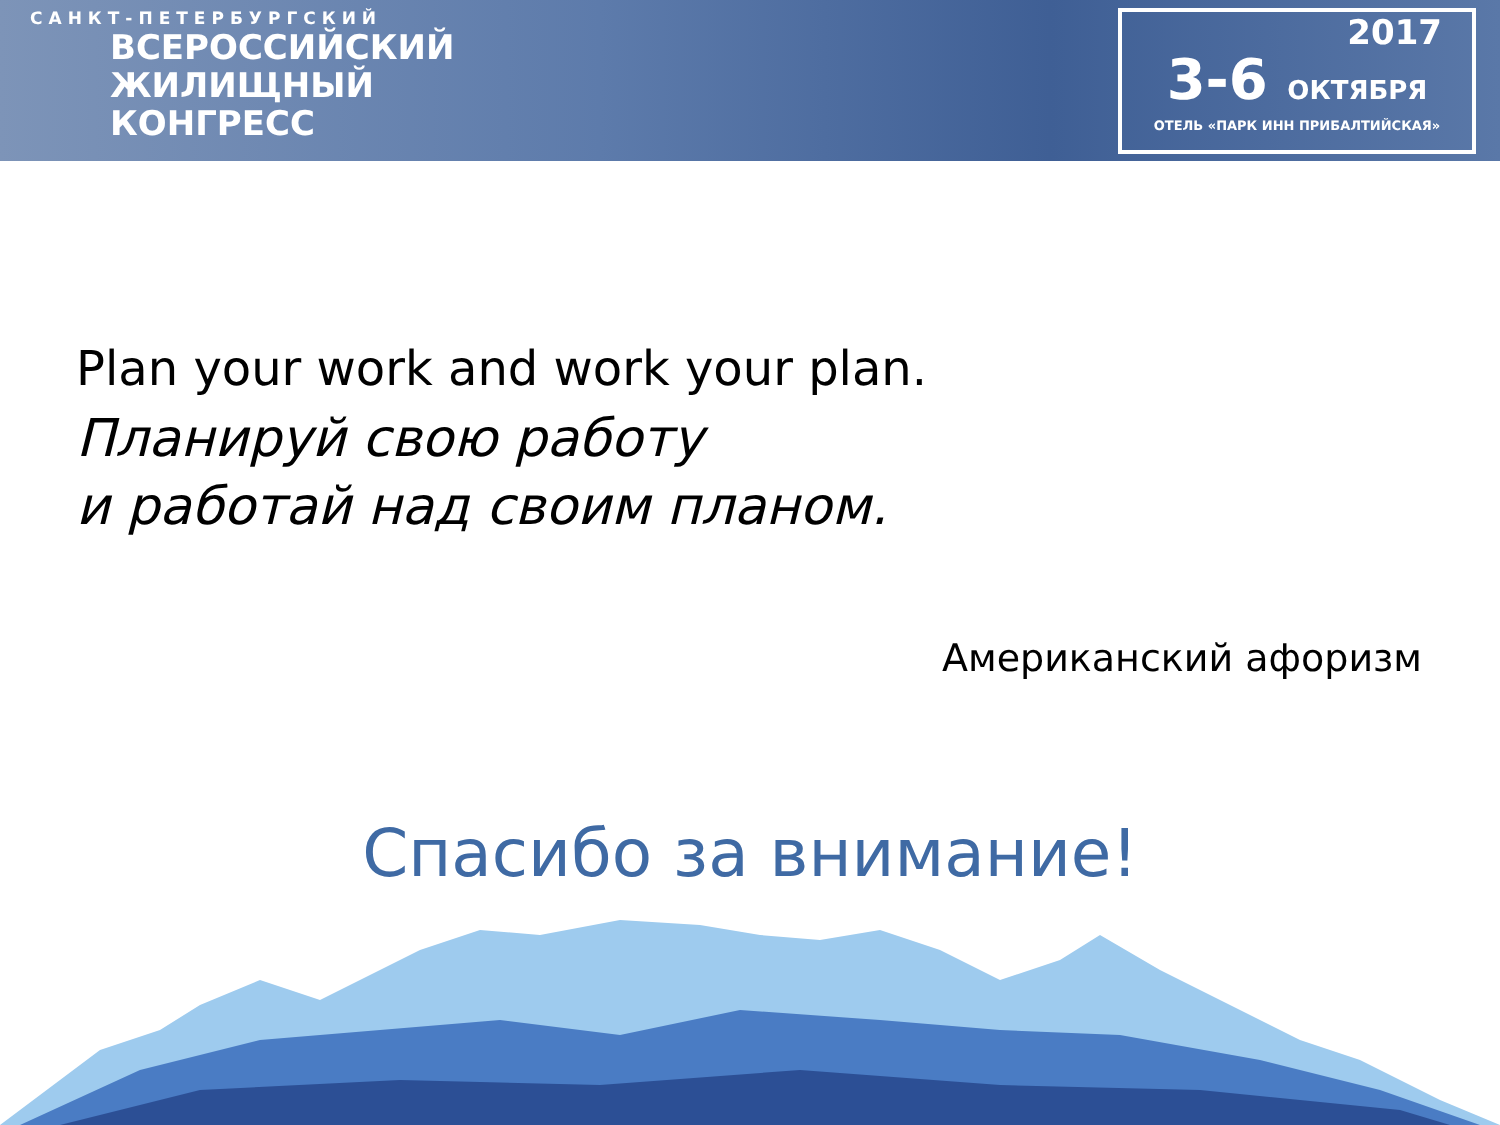САНКТ-ПЕТЕРБУРГСКИЙ
ВСЕРОССИЙСКИЙ
ЖИЛИЩНЫЙ
КОНГРЕСС
2017
3-6 ОКТЯБРЯ
ОТЕЛЬ «ПАРК ИНН ПРИБАЛТИЙСКАЯ»
Plan your work and work your plan.
Планируй свою работу
и работай над своим планом.
Американский афоризм
Спасибо за внимание!